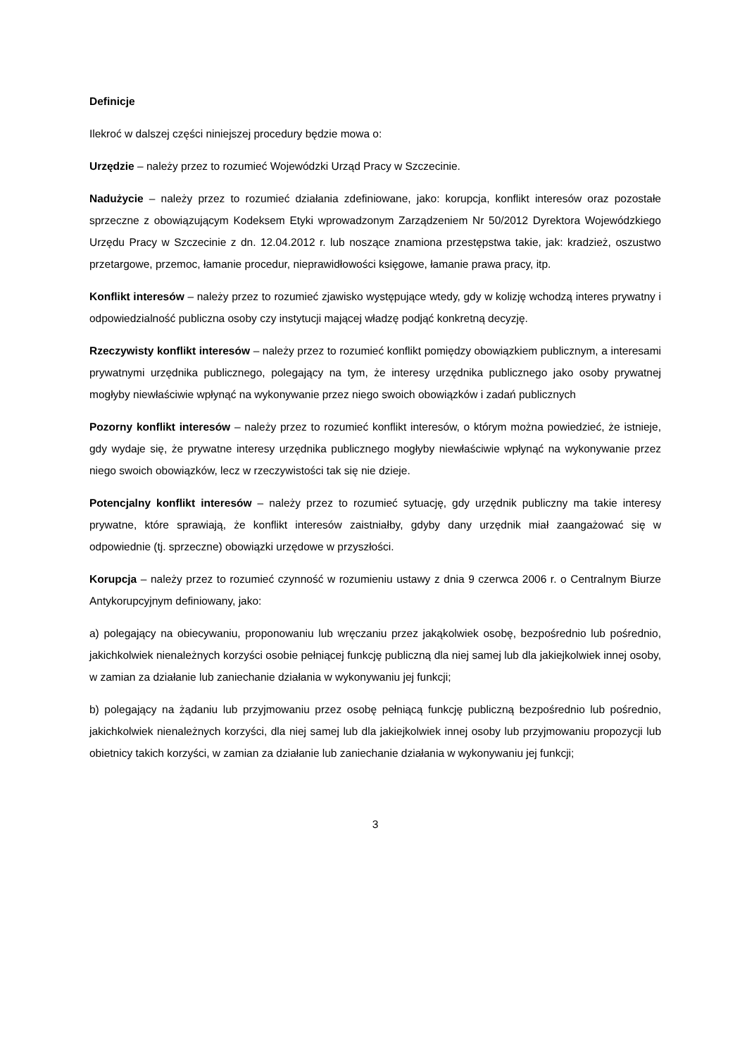Definicje
Ilekroć w dalszej części niniejszej procedury będzie mowa o:
Urzędzie – należy przez to rozumieć Wojewódzki Urząd Pracy w Szczecinie.
Nadużycie – należy przez to rozumieć działania zdefiniowane, jako: korupcja, konflikt interesów oraz pozostałe sprzeczne z obowiązującym Kodeksem Etyki wprowadzonym Zarządzeniem Nr 50/2012 Dyrektora Wojewódzkiego Urzędu Pracy w Szczecinie z dn. 12.04.2012 r. lub noszące znamiona przestępstwa takie, jak: kradzież, oszustwo przetargowe, przemoc, łamanie procedur, nieprawidłowości księgowe, łamanie prawa pracy, itp.
Konflikt interesów – należy przez to rozumieć zjawisko występujące wtedy, gdy w kolizję wchodzą interes prywatny i odpowiedzialność publiczna osoby czy instytucji mającej władzę podjąć konkretną decyzję.
Rzeczywisty konflikt interesów – należy przez to rozumieć konflikt pomiędzy obowiązkiem publicznym, a interesami prywatnymi urzędnika publicznego, polegający na tym, że interesy urzędnika publicznego jako osoby prywatnej mogłyby niewłaściwie wpłynąć na wykonywanie przez niego swoich obowiązków i zadań publicznych
Pozorny konflikt interesów – należy przez to rozumieć konflikt interesów, o którym można powiedzieć, że istnieje, gdy wydaje się, że prywatne interesy urzędnika publicznego mogłyby niewłaściwie wpłynąć na wykonywanie przez niego swoich obowiązków, lecz w rzeczywistości tak się nie dzieje.
Potencjalny konflikt interesów – należy przez to rozumieć sytuację, gdy urzędnik publiczny ma takie interesy prywatne, które sprawiają, że konflikt interesów zaistniałby, gdyby dany urzędnik miał zaangażować się w odpowiednie (tj. sprzeczne) obowiązki urzędowe w przyszłości.
Korupcja – należy przez to rozumieć czynność w rozumieniu ustawy z dnia 9 czerwca 2006 r. o Centralnym Biurze Antykorupcyjnym definiowany, jako:
a) polegający na obiecywaniu, proponowaniu lub wręczaniu przez jakąkolwiek osobę, bezpośrednio lub pośrednio, jakichkolwiek nienależnych korzyści osobie pełniącej funkcję publiczną dla niej samej lub dla jakiejkolwiek innej osoby, w zamian za działanie lub zaniechanie działania w wykonywaniu jej funkcji;
b) polegający na żądaniu lub przyjmowaniu przez osobę pełniącą funkcję publiczną bezpośrednio lub pośrednio, jakichkolwiek nienależnych korzyści, dla niej samej lub dla jakiejkolwiek innej osoby lub przyjmowaniu propozycji lub obietnicy takich korzyści, w zamian za działanie lub zaniechanie działania w wykonywaniu jej funkcji;
3